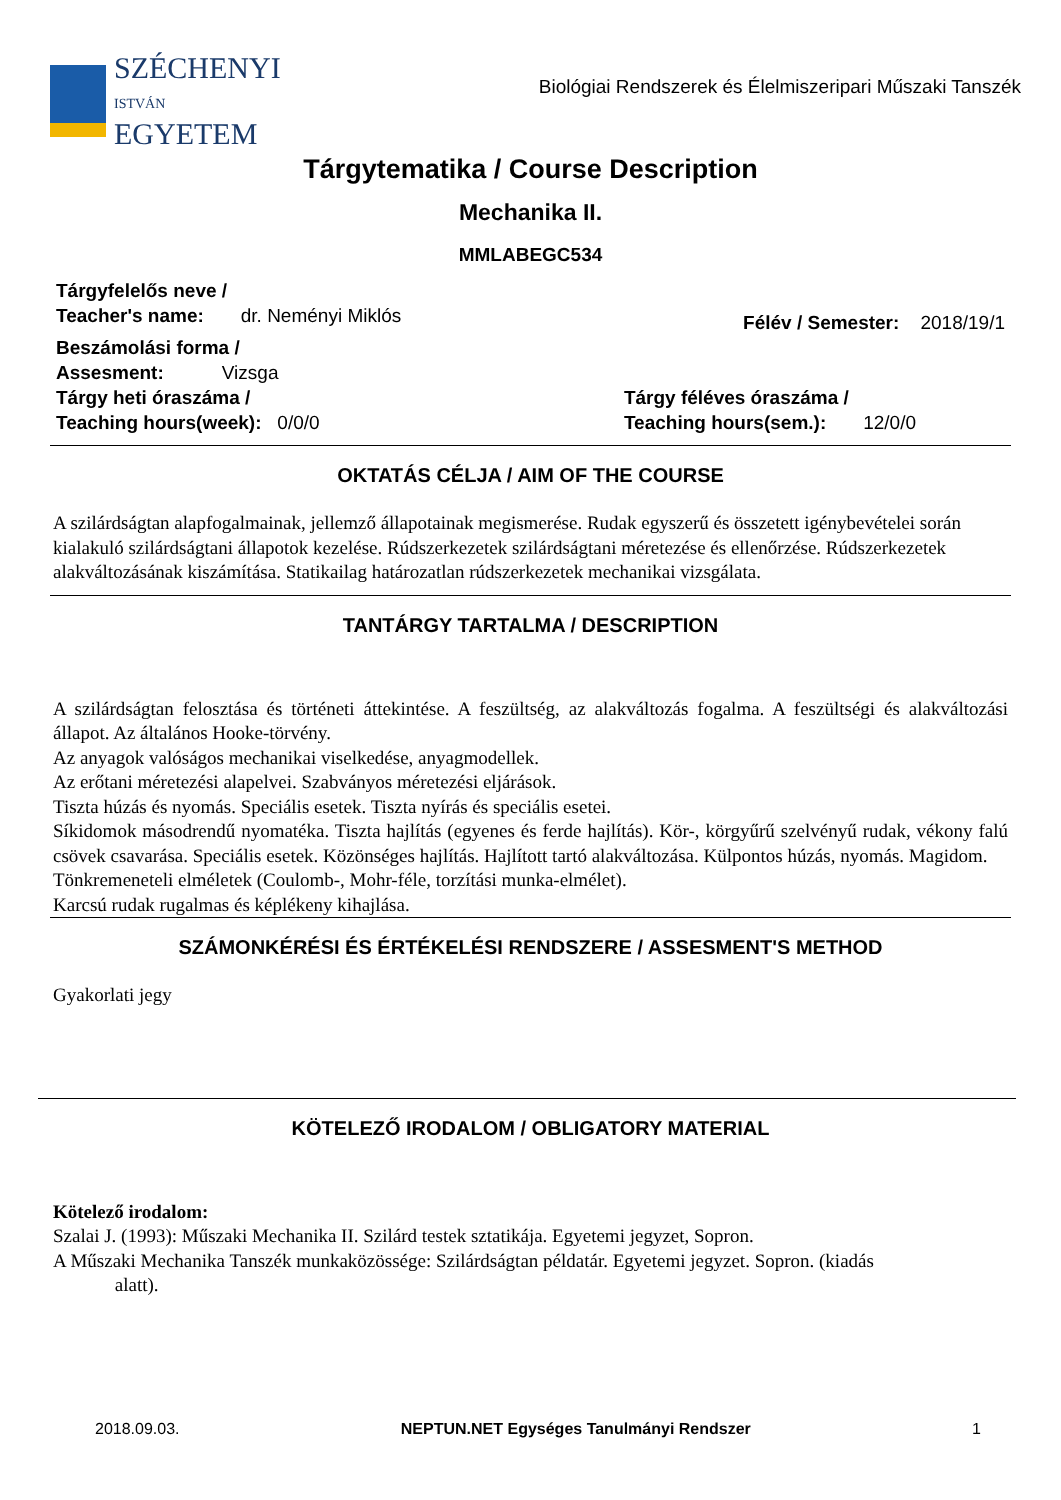SZÉCHENYI
ISTVÁN
EGYETEM
Biológiai Rendszerek és Élelmiszeripari Műszaki Tanszék
Tárgytematika / Course Description
Mechanika II.
MMLABEGC534
Tárgyfelelős neve /
Teacher's name: dr. Neményi Miklós
Félév / Semester: 2018/19/1
Beszámolási forma /
Assesment: Vizsga
Tárgy heti óraszáma /
Teaching hours(week): 0/0/0
Tárgy féléves óraszáma /
Teaching hours(sem.): 12/0/0
OKTATÁS CÉLJA / AIM OF THE COURSE
A szilárdságtan alapfogalmainak, jellemző állapotainak megismerése. Rudak egyszerű és összetett igénybevételei során kialakuló szilárdságtani állapotok kezelése. Rúdszerkezetek szilárdságtani méretezése és ellenőrzése. Rúdszerkezetek alakváltozásának kiszámítása. Statikailag határozatlan rúdszerkezetek mechanikai vizsgálata.
TANTÁRGY TARTALMA / DESCRIPTION
A szilárdságtan felosztása és történeti áttekintése. A feszültség, az alakváltozás fogalma. A feszültségi és alakváltozási állapot. Az általános Hooke-törvény.
Az anyagok valóságos mechanikai viselkedése, anyagmodellek.
Az erőtani méretezési alapelvei. Szabványos méretezési eljárások.
Tiszta húzás és nyomás. Speciális esetek. Tiszta nyírás és speciális esetei.
Síkidomok másodrendű nyomatéka. Tiszta hajlítás (egyenes és ferde hajlítás). Kör-, körgyűrű szelvényű rudak, vékony falú csövek csavarása. Speciális esetek. Közönséges hajlítás. Hajlított tartó alakváltozása. Külpontos húzás, nyomás. Magidom.
Tönkremeneteli elméletek (Coulomb-, Mohr-féle, torzítási munka-elmélet).
Karcsú rudak rugalmas és képlékeny kihajlása.
SZÁMONKÉRÉSI ÉS ÉRTÉKELÉSI RENDSZERE / ASSESMENT'S METHOD
Gyakorlati jegy
KÖTELEZŐ IRODALOM / OBLIGATORY MATERIAL
Kötelező irodalom:
Szalai J. (1993): Műszaki Mechanika II. Szilárd testek sztatikája. Egyetemi jegyzet, Sopron.
A Műszaki Mechanika Tanszék munkaközössége: Szilárdságtan példatár. Egyetemi jegyzet. Sopron. (kiadás
alatt).
2018.09.03. NEPTUN.NET Egységes Tanulmányi Rendszer 1